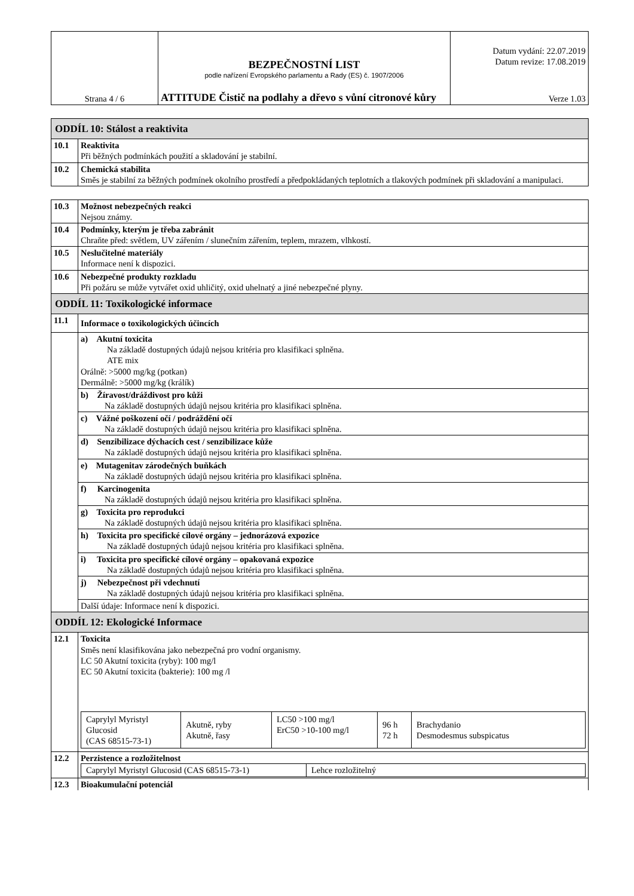| Strana 4 / 6 | BEZPEČNOSTNÍ LIST podle nařízení Evropského parlamentu a Rady (ES) č. 1907/2006 ATTITUDE Čistič na podlahy a dřevo s vůní citronové kůry | Datum vydání: 22.07.2019 Datum revize: 17.08.2019 Verze 1.03 |
| ODDÍL 10: Stálost a reaktivita | |
| 10.1 | Reaktivita Při běžných podmínkách použití a skladování je stabilní. |
| 10.2 | Chemická stabilita Směs je stabilní za běžných podmínek okolního prostředí a předpokládaných teplotních a tlakových podmínek při skladování a manipulaci. |
| 10.3 | Možnost nebezpečných reakci Nejsou známy. |
| 10.4 | Podmínky, kterým je třeba zabránit Chraňte před: světlem, UV zářením / slunečním zářením, teplem, mrazem, vlhkostí. |
| 10.5 | Neslučitelné materiály Informace není k dispozici. |
| 10.6 | Nebezpečné produkty rozkladu Při požáru se může vytvářet oxid uhličitý, oxid uhelnatý a jiné nebezpečné plyny. |
| ODDÍL 11: Toxikologické informace | |
| 11.1 | Informace o toxikologických účincích |
| | a) Akutní toxicita Na základě dostupných údajů nejsou kritéria pro klasifikaci splněna. ATE mix Orálně: >5000 mg/kg (potkan) Dermálně: >5000 mg/kg (králík) |
| | b) Žíravost/dráždivost pro kůži Na základě dostupných údajů nejsou kritéria pro klasifikaci splněna. |
| | c) Vážné poškození očí / podráždění očí Na základě dostupných údajů nejsou kritéria pro klasifikaci splněna. |
| | d) Senzibilizace dýchacích cest / senzibilizace kůže Na základě dostupných údajů nejsou kritéria pro klasifikaci splněna. |
| | e) Mutagenitav zárodečných buňkách Na základě dostupných údajů nejsou kritéria pro klasifikaci splněna. |
| | f) Karcinogenita Na základě dostupných údajů nejsou kritéria pro klasifikaci splněna. |
| | g) Toxicita pro reprodukci Na základě dostupných údajů nejsou kritéria pro klasifikaci splněna. |
| | h) Toxicita pro specifické cílové orgány – jednorázová expozice Na základě dostupných údajů nejsou kritéria pro klasifikaci splněna. |
| | i) Toxicita pro specifické cílové orgány – opakovaná expozice Na základě dostupných údajů nejsou kritéria pro klasifikaci splněna. |
| | j) Nebezpečnost při vdechnutí Na základě dostupných údajů nejsou kritéria pro klasifikaci splněna. |
| | Další údaje: Informace není k dispozici. |
| ODDÍL 12: Ekologické Informace | |
| 12.1 | Toxicita Směs není klasifikována jako nebezpečná pro vodní organismy. LC 50 Akutní toxicita (ryby): 100 mg/l EC 50 Akutní toxicita (bakterie): 100 mg /l / Caprylyl Myristyl Glucosid (CAS 68515-73-1) / Akutně, ryby Akutně, řasy / LC50 >100 mg/l ErC50 >10-100 mg/l / 96 h 72 h / Brachydanio Desmodesmus subspicatus / |
| 12.2 | Perzistence a rozložitelnost / Caprylyl Myristyl Glucosid (CAS 68515-73-1) / Lehce rozložitelný / |
| 12.3 | Bioakumulační potenciál |